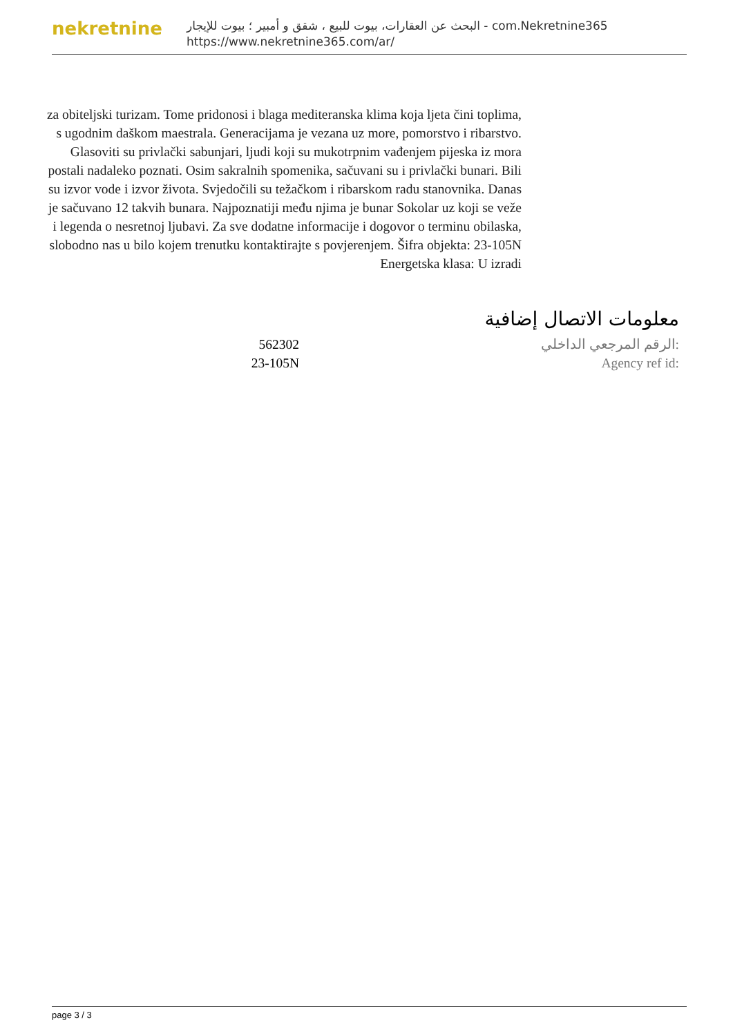nekretnine
البحث عن العقارات، بيوت للبيع ، شقق و أمبير ؛ بيوت للإيجار - com.Nekretnine365
https://www.nekretnine365.com/ar/
za obiteljski turizam. Tome pridonosi i blaga mediteranska klima koja ljeta čini toplima, s ugodnim daškom maestrala. Generacijama je vezana uz more, pomorstvo i ribarstvo. Glasoviti su privlački sabunjari, ljudi koji su mukotrpnim vađenjem pijeska iz mora postali nadaleko poznati. Osim sakralnih spomenika, sačuvani su i privlački bunari. Bili su izvor vode i izvor života. Svjedočili su težačkom i ribarskom radu stanovnika. Danas je sačuvano 12 takvih bunara. Najpoznatiji među njima je bunar Sokolar uz koji se veže i legenda o nesretnoj ljubavi. Za sve dodatne informacije i dogovor o terminu obilaska, slobodno nas u bilo kojem trenutku kontaktirajte s povjerenjem. Šifra objekta: 23-105N
Energetska klasa: U izradi
معلومات الاتصال إضافية
| 562302 | الرقم المرجعي الداخلي: |
| 23-105N | Agency ref id: |
page 3 / 3